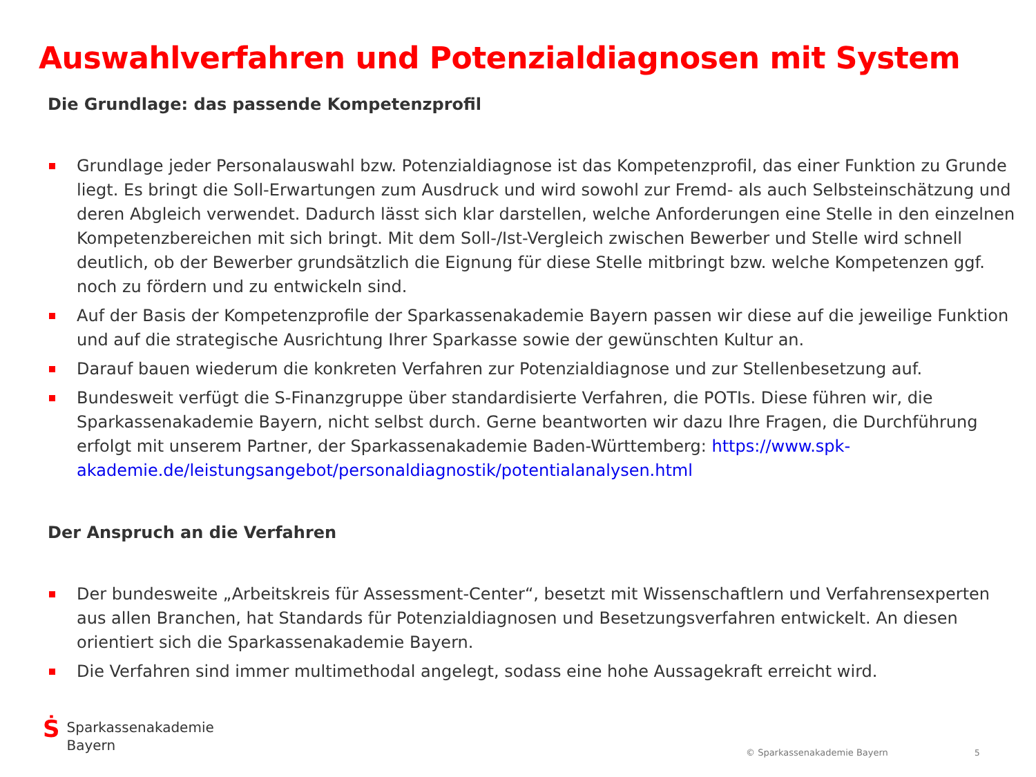Auswahlverfahren und Potenzialdiagnosen mit System
Die Grundlage: das passende Kompetenzprofil
Grundlage jeder Personalauswahl bzw. Potenzialdiagnose ist das Kompetenzprofil, das einer Funktion zu Grunde liegt. Es bringt die Soll-Erwartungen zum Ausdruck und wird sowohl zur Fremd- als auch Selbsteinschätzung und deren Abgleich verwendet. Dadurch lässt sich klar darstellen, welche Anforderungen eine Stelle in den einzelnen Kompetenzbereichen mit sich bringt. Mit dem Soll-/Ist-Vergleich zwischen Bewerber und Stelle wird schnell deutlich, ob der Bewerber grundsätzlich die Eignung für diese Stelle mitbringt bzw. welche Kompetenzen ggf. noch zu fördern und zu entwickeln sind.
Auf der Basis der Kompetenzprofile der Sparkassenakademie Bayern passen wir diese auf die jeweilige Funktion und auf die strategische Ausrichtung Ihrer Sparkasse sowie der gewünschten Kultur an.
Darauf bauen wiederum die konkreten Verfahren zur Potenzialdiagnose und zur Stellenbesetzung auf.
Bundesweit verfügt die S-Finanzgruppe über standardisierte Verfahren, die POTIs. Diese führen wir, die Sparkassenakademie Bayern, nicht selbst durch. Gerne beantworten wir dazu Ihre Fragen, die Durchführung erfolgt mit unserem Partner, der Sparkassenakademie Baden-Württemberg: https://www.spk-akademie.de/leistungsangebot/personaldiagnostik/potentialanalysen.html
Der Anspruch an die Verfahren
Der bundesweite „Arbeitskreis für Assessment-Center“, besetzt mit Wissenschaftlern und Verfahrensexperten aus allen Branchen, hat Standards für Potenzialdiagnosen und Besetzungsverfahren entwickelt. An diesen orientiert sich die Sparkassenakademie Bayern.
Die Verfahren sind immer multimethodal angelegt, sodass eine hohe Aussagekraft erreicht wird.
Ṡ
Sparkassenakademie
Bayern
© Sparkassenakademie Bayern 5